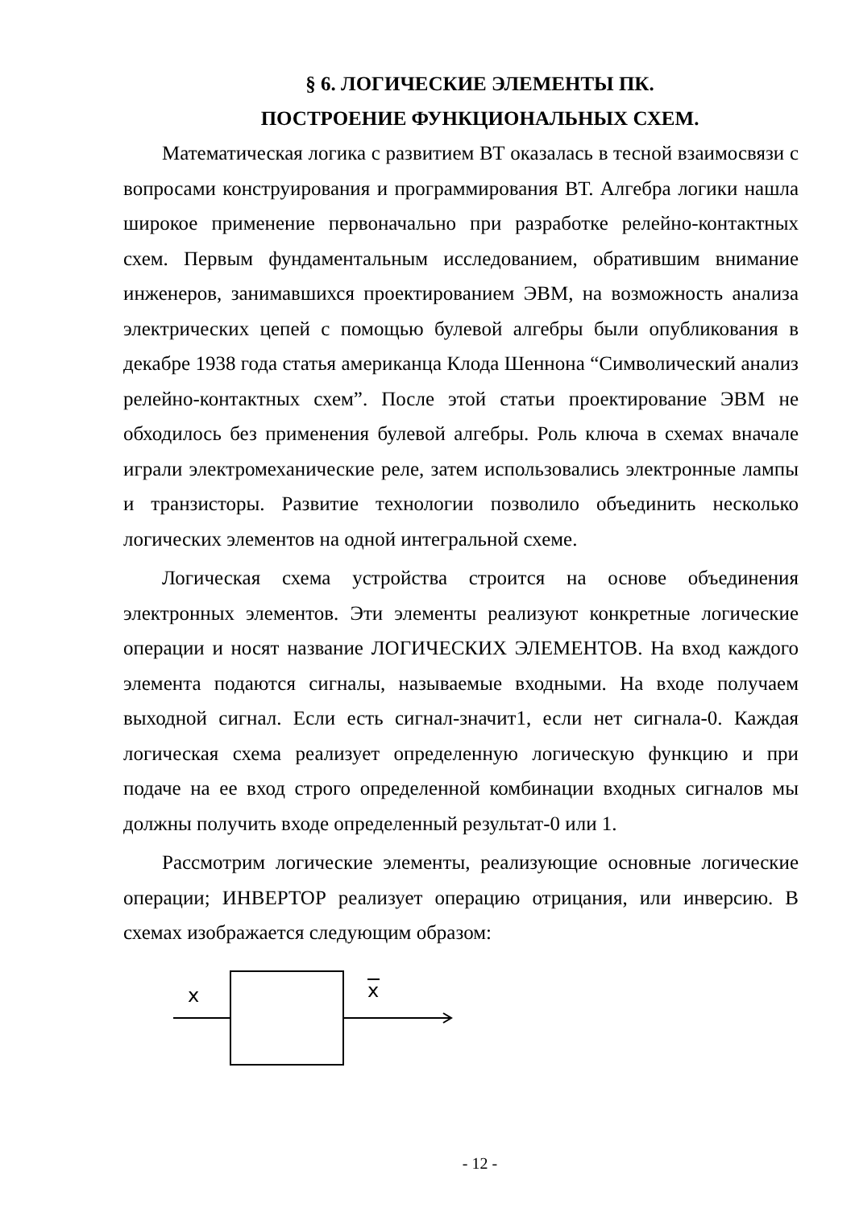§ 6. ЛОГИЧЕСКИЕ ЭЛЕМЕНТЫ ПК.
ПОСТРОЕНИЕ ФУНКЦИОНАЛЬНЫХ СХЕМ.
Математическая логика с развитием ВТ оказалась в тесной взаимосвязи с вопросами конструирования и программирования ВТ. Алгебра логики нашла широкое применение первоначально при разработке релейно-контактных схем. Первым фундаментальным исследованием, обратившим внимание инженеров, занимавшихся проектированием ЭВМ, на возможность анализа электрических цепей с помощью булевой алгебры были опубликования в декабре 1938 года статья американца Клода Шеннона “Символический анализ релейно-контактных схем”. После этой статьи проектирование ЭВМ не обходилось без применения булевой алгебры. Роль ключа в схемах вначале играли электромеханические реле, затем использовались электронные лампы и транзисторы. Развитие технологии позволило объединить несколько логических элементов на одной интегральной схеме.
Логическая схема устройства строится на основе объединения электронных элементов. Эти элементы реализуют конкретные логические операции и носят название ЛОГИЧЕСКИХ ЭЛЕМЕНТОВ. На вход каждого элемента подаются сигналы, называемые входными. На входе получаем выходной сигнал. Если есть сигнал-значит1, если нет сигнала-0. Каждая логическая схема реализует определенную логическую функцию и при подаче на ее вход строго определенной комбинации входных сигналов мы должны получить входе определенный результат-0 или 1.
Рассмотрим логические элементы, реализующие основные логические операции; ИНВЕРТОР реализует операцию отрицания, или инверсию. В схемах изображается следующим образом:
x
x
- 12 -